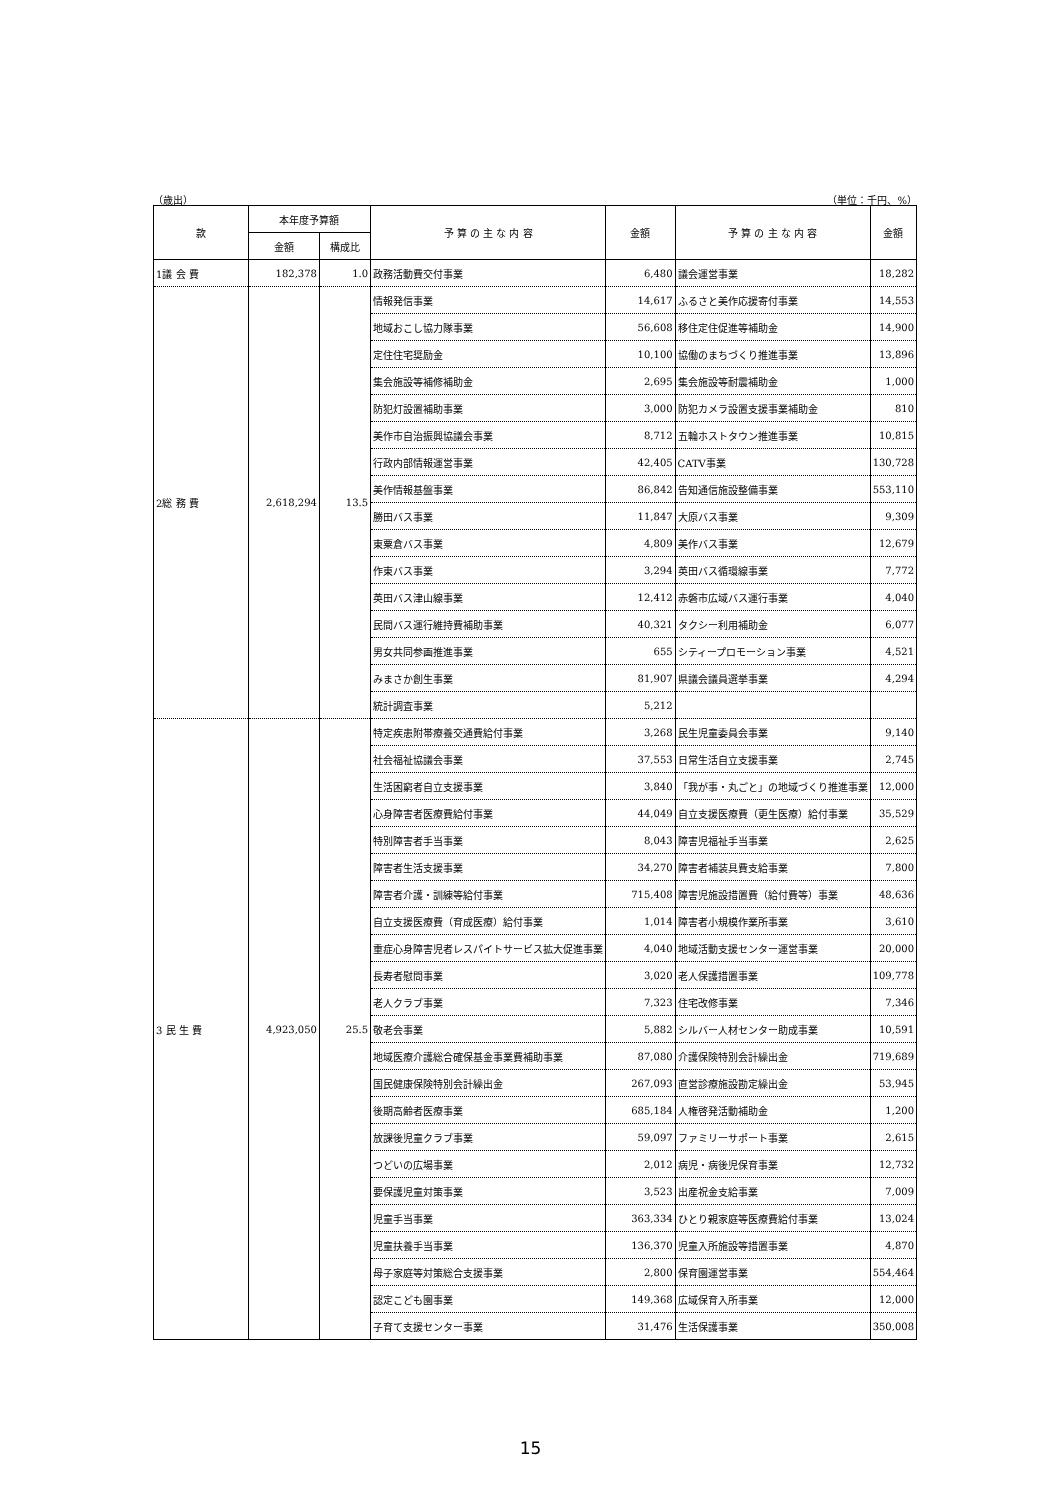（歳出） （単位：千円、%）
| 款 | 本年度予算額 | | 予 算 の 主 な 内 容 | 金額 | 予 算 の 主 な 内 容 | 金額 |
| --- | --- | --- | --- | --- | --- | --- |
| | 金額 | 構成比 | | | | |
| 1議 会 費 | 182,378 | 1.0 | 政務活動費交付事業 | 6,480 | 議会運営事業 | 18,282 |
| 2総 務 費 | 2,618,294 | 13.5 | 情報発信事業 | 14,617 | ふるさと美作応援寄付事業 | 14,553 |
| | | | 地域おこし協力隊事業 | 56,608 | 移住定住促進等補助金 | 14,900 |
| | | | 定住住宅奨励金 | 10,100 | 協働のまちづくり推進事業 | 13,896 |
| | | | 集会施設等補修補助金 | 2,695 | 集会施設等耐震補助金 | 1,000 |
| | | | 防犯灯設置補助事業 | 3,000 | 防犯カメラ設置支援事業補助金 | 810 |
| | | | 美作市自治振興協議会事業 | 8,712 | 五輪ホストタウン推進事業 | 10,815 |
| | | | 行政内部情報運営事業 | 42,405 | CATV事業 | 130,728 |
| | | | 美作情報基盤事業 | 86,842 | 告知通信施設整備事業 | 553,110 |
| | | | 勝田バス事業 | 11,847 | 大原バス事業 | 9,309 |
| | | | 東粟倉バス事業 | 4,809 | 美作バス事業 | 12,679 |
| | | | 作東バス事業 | 3,294 | 英田バス循環線事業 | 7,772 |
| | | | 英田バス津山線事業 | 12,412 | 赤磐市広域バス運行事業 | 4,040 |
| | | | 民間バス運行維持費補助事業 | 40,321 | タクシー利用補助金 | 6,077 |
| | | | 男女共同参画推進事業 | 655 | シティープロモーション事業 | 4,521 |
| | | | みまさか創生事業 | 81,907 | 県議会議員選挙事業 | 4,294 |
| | | | 統計調査事業 | 5,212 | | |
| 3 民 生 費 | 4,923,050 | 25.5 | 特定疾患附帯療養交通費給付事業 | 3,268 | 民生児童委員会事業 | 9,140 |
| | | | 社会福祉協議会事業 | 37,553 | 日常生活自立支援事業 | 2,745 |
| | | | 生活困窮者自立支援事業 | 3,840 | 「我が事・丸ごと」の地域づくり推進事業 | 12,000 |
| | | | 心身障害者医療費給付事業 | 44,049 | 自立支援医療費（更生医療）給付事業 | 35,529 |
| | | | 特別障害者手当事業 | 8,043 | 障害児福祉手当事業 | 2,625 |
| | | | 障害者生活支援事業 | 34,270 | 障害者補装具費支給事業 | 7,800 |
| | | | 障害者介護・訓練等給付事業 | 715,408 | 障害児施設措置費（給付費等）事業 | 48,636 |
| | | | 自立支援医療費（育成医療）給付事業 | 1,014 | 障害者小規模作業所事業 | 3,610 |
| | | | 重症心身障害児者レスパイトサービス拡大促進事業 | 4,040 | 地域活動支援センター運営事業 | 20,000 |
| | | | 長寿者慰問事業 | 3,020 | 老人保護措置事業 | 109,778 |
| | | | 老人クラブ事業 | 7,323 | 住宅改修事業 | 7,346 |
| | | | 敬老会事業 | 5,882 | シルバー人材センター助成事業 | 10,591 |
| | | | 地域医療介護総合確保基金事業費補助事業 | 87,080 | 介護保険特別会計繰出金 | 719,689 |
| | | | 国民健康保険特別会計繰出金 | 267,093 | 直営診療施設勘定繰出金 | 53,945 |
| | | | 後期高齢者医療事業 | 685,184 | 人権啓発活動補助金 | 1,200 |
| | | | 放課後児童クラブ事業 | 59,097 | ファミリーサポート事業 | 2,615 |
| | | | つどいの広場事業 | 2,012 | 病児・病後児保育事業 | 12,732 |
| | | | 要保護児童対策事業 | 3,523 | 出産祝金支給事業 | 7,009 |
| | | | 児童手当事業 | 363,334 | ひとり親家庭等医療費給付事業 | 13,024 |
| | | | 児童扶養手当事業 | 136,370 | 児童入所施設等措置事業 | 4,870 |
| | | | 母子家庭等対策総合支援事業 | 2,800 | 保育園運営事業 | 554,464 |
| | | | 認定こども園事業 | 149,368 | 広域保育入所事業 | 12,000 |
| | | | 子育て支援センター事業 | 31,476 | 生活保護事業 | 350,008 |
15